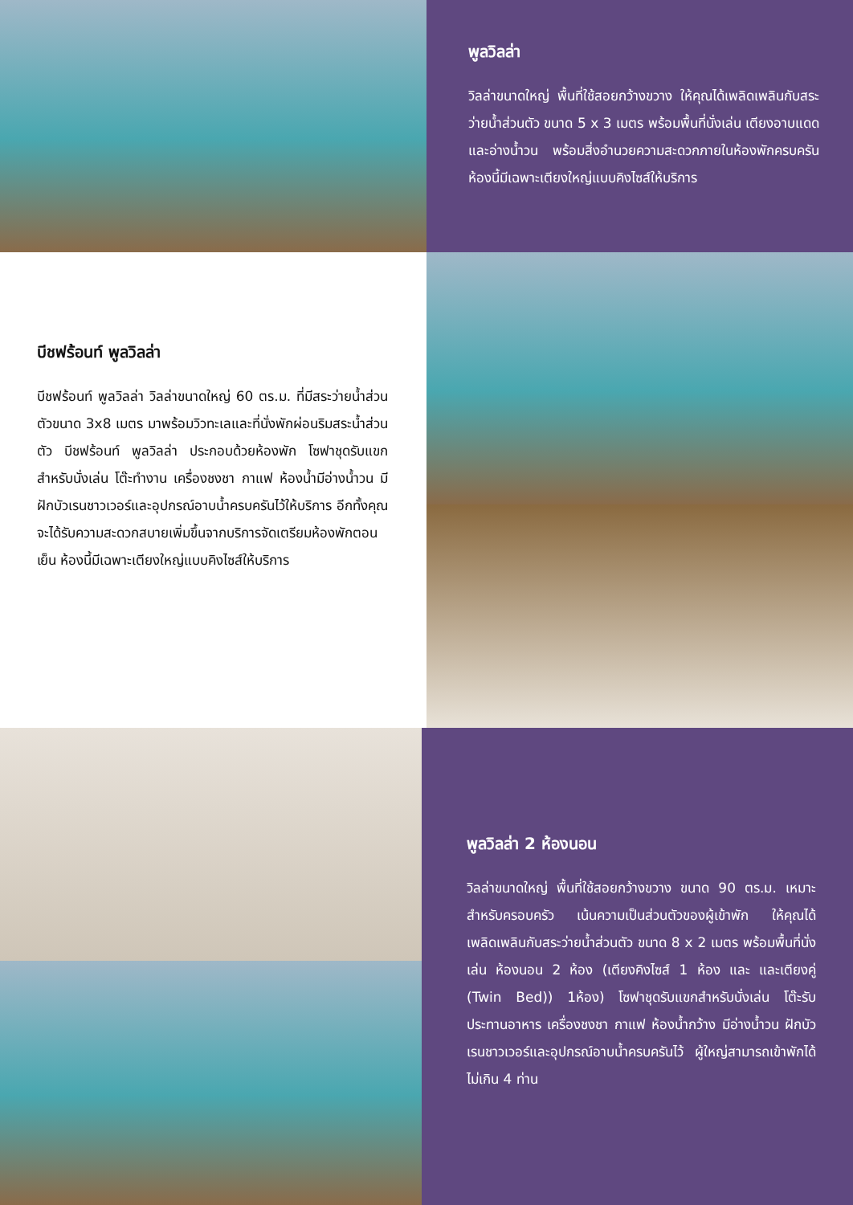พูลวิลล่า
วิลล่าขนาดใหญ่ พื้นที่ใช้สอยกว้างขวาง ให้คุณได้เพลิดเพลินกับสระว่ายน้ำส่วนตัว ขนาด 5 x 3 เมตร พร้อมพื้นที่นั่งเล่น เตียงอาบแดด และอ่างน้ำวน พร้อมสิ่งอำนวยความสะดวกภายในห้องพักครบครัน ห้องนี้มีเฉพาะเตียงใหญ่แบบคิงไซส์ให้บริการ
บีชฟร้อนท์ พูลวิลล่า
บีชฟร้อนท์ พูลวิลล่า วิลล่าขนาดใหญ่ 60 ตร.ม. ที่มีสระว่ายน้ำส่วนตัวขนาด 3x8 เมตร มาพร้อมวิวทะเลและที่นั่งพักผ่อนริมสระน้ำส่วนตัว บีชฟร้อนท์ พูลวิลล่า ประกอบด้วยห้องพัก โซฟาชุดรับแขกสำหรับนั่งเล่น โต๊ะทำงาน เครื่องชงชา กาแฟ ห้องน้ำมีอ่างน้ำวน มีฝักบัวเรนชาวเวอร์และอุปกรณ์อาบน้ำครบครันไว้ให้บริการ อีกทั้งคุณจะได้รับความสะดวกสบายเพิ่มขึ้นจากบริการจัดเตรียมห้องพักตอนเย็น ห้องนี้มีเฉพาะเตียงใหญ่แบบคิงไซส์ให้บริการ
พูลวิลล่า 2 ห้องนอน
วิลล่าขนาดใหญ่ พื้นที่ใช้สอยกว้างขวาง ขนาด 90 ตร.ม. เหมาะสำหรับครอบครัว เน้นความเป็นส่วนตัวของผู้เข้าพัก ให้คุณได้เพลิดเพลินกับสระว่ายน้ำส่วนตัว ขนาด 8 x 2 เมตร พร้อมพื้นที่นั่งเล่น ห้องนอน 2 ห้อง (เตียงคิงไซส์ 1 ห้อง และ และเตียงคู่ (Twin Bed)) 1ห้อง) โซฟาชุดรับแขกสำหรับนั่งเล่น โต๊ะรับประทานอาหาร เครื่องชงชา กาแฟ ห้องน้ำกว้าง มีอ่างน้ำวน ฝักบัวเรนชาวเวอร์และอุปกรณ์อาบน้ำครบครันไว้ ผู้ใหญ่สามารถเข้าพักได้ไม่เกิน 4 ท่าน